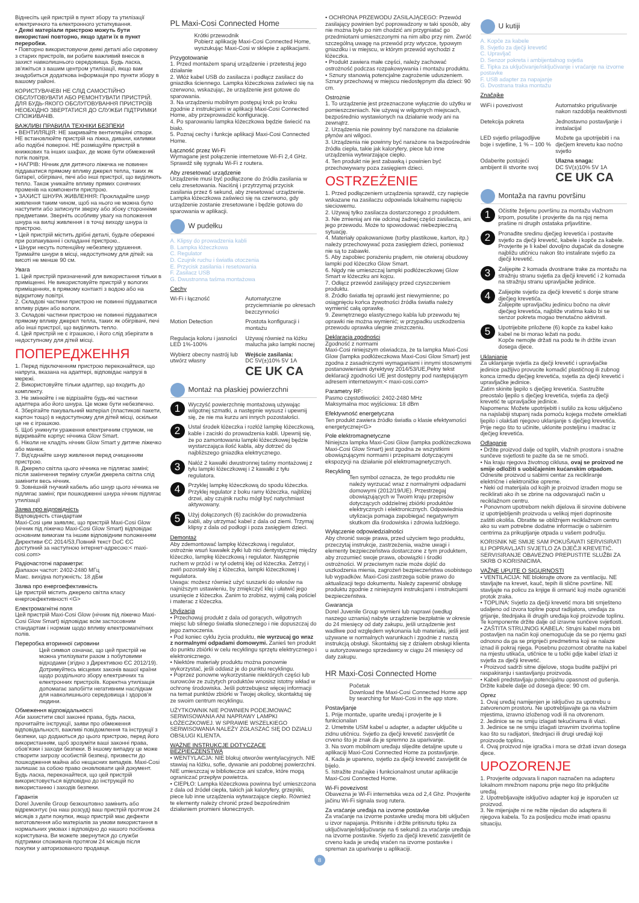Віднесіть цей пристрій в пункт збору та утилізації електричного та електронного устаткування.
• Деякі матеріали пристрою можуть бути використані повторно, якщо здати їх в пункт переробки.
• Повторно використовуючи деякі деталі або сировину з старих пристроїв, ви робите важливий внесок в захист навколишнього середовища. Будь ласка, зв'яжіться з вашим центром утилізації, якщо вам знадобиться додаткова інформація про пункти збору в вашому районі.
КОРИСТУВАЧЕВІ НЕ СЛІД САМОСТІЙНО ОБСЛУГОВУВАТИ АБО РЕМОНТУВАТИ ПРИСТРІЙ. ДЛЯ БУДЬ-ЯКОГО ОБСЛУГОВУВАННЯ ПРИСТРОЇВ НЕОБХІДНО ЗВЕРТАТИСЯ ДО СЛУЖБИ ПІДТРИМКИ СПОЖИВАЧІВ.
ВАЖЛИВІ ПРАВИЛА ТЕХНІКИ БЕЗПЕКИ
• ВЕНТИЛЯЦІЯ: НЕ закривайте вентиляційні отвори. НЕ встановлюйте пристрій на ліжка, дивани, килимки або подібні поверхні. НЕ розміщуйте пристрій в книжкових та інших шафах, де може бути обмежений потік повітря.
• НАГРІВ: Нічник для дитячого ліжечка не повинен піддаватися прямому впливу джерел тепла, таких як батареї, обігрівачі, печі або інші пристрої, що виділяють тепло. Також уникайте впливу прямих сонячних променів на компоненти пристрою.
• ЗАХИСТ ШНУРА ЖИВЛЕННЯ: Прокладайте шнур живлення таким чином, щоб на нього не можна було наступити або затиснути зверху або збоку сторонніми предметами. Зверніть особливу увагу на положення шнура на вилці живлення і в точці виходу шнура із пристрою.
• Цей пристрій містить дрібні деталі, будьте обережні при розпакуванні і складанні пристрою..
• Шнури несуть потенційну небезпеку удушення. Тримайте шнури в місці, недоступному для дітей: на висоті не менше 90 см.
Увага
1. Цей пристрій призначений для використання тільки в приміщенні. Не використовуйте пристрій у вологих приміщеннях, в прямому контакті з водою або на відкритому повітрі.
2. Складові частини пристрою не повинні піддаватися впливу рідин або вологи.
3. Складові частини пристрою не повинні піддаватися прямому впливу джерел тепла, таких як обігрівачі, печі або інші пристрої, що виділяють тепло.
4. Цей пристрій не є іграшкою, і його слід зберігати в недоступному для дітей місці.
ПОПЕРЕДЖЕННЯ
1. Перед підключенням пристрою переконайтеся, що напруга, вказана на адаптері, відповідає напрузі в мережі.
2. Використовуйте тільки адаптер, що входить до комплекту.
3. Не змінюйте і не відрізайте будь-які частини адаптера або його шнура. Це може бути небезпечно.
4. Зберігайте пакувальний матеріал (пластикові пакети, картон тощо) в недоступному для дітей місці, оскільки це не є іграшкою.
5. Щоб уникнути ураження електричним струмом, не відкривайте корпус нічника Glow Smart.
6. Ніколи не кладіть нічник Glow Smart у дитяче ліжечко або манеж.
7. Від'єднайте шнур живлення перед очищенням пристрою.
8. Джерело світла цього нічника не підлягає заміні; після закінчення терміну служби джерела світла слід замінити весь нічник.
9. Зовнішній гнучкий кабель або шнур цього нічника не підлягає заміні; при пошкодженні шнура нічник підлягає утилізації
Заява про відповідність
Відповідність стандартам
Maxi-Cosi цим заявляє, що пристрій Maxi-Cosi Glow (нічник під ліжечко Maxi-Cosi Glow Smart) відповідає основним вимогам та іншим відповідним положенням Директиви ЄС 2014/53,Повний текст DoC ЄС доступний за наступною інтернет-адресою:< maxi-cosi.com>
Радіочастотні параметри:
Діапазон частот: 2402-2480 МГц
Макс. вихідна потужність: 18 дБм
Заява про енергоефективність
Це пристрій містить джерело світла класу енергоефективності <G>
Електромагнітні поля
Цей пристрій Maxi-Cosi Glow (нічник під ліжечко Maxi-Cosi Glow Smart) відповідає всім застосовним стандартам і нормам щодо впливу електромагнітних полів.
Переробка вторинної сировини
Цей символ означає, що цей пристрій не можна утилізувати разом з побутовими відходами (згідно з Директивою ЄС 2012/19).
Дотримуйтесь місцевих законів вашої країни щодо роздільного збору електричних та електронних пристроїв. Коректна утилізація допомагає запобігти негативним наслідкам для навколишнього середовища і здоров'я людини.
Обмеження відповідальності
Аби захистити свої законні права, будь ласка, прочитайте інструкції, заяви про обмеження відповідальності, важливі повідомлення та інструкції з безпеки, що додаються до цього пристрою, перед його використанням, щоб зрозуміти ваші законні права, обов'язки і заходи безпеки. В іншому випадку це може створити загрозу особистій безпеці, призвести до пошкодження майна або нещасних випадків. Maxi-Cosi залишає за собою право оновлювати цей документ. Будь ласка, переконайтеся, що цей пристрій використовується відповідно до інструкцій по використанню і заходів безпеки.
Гарантія
Dorel Juvenile Group безкоштовно замінить або відремонтує (на наш розсуд) ваш пристрій протягом 24 місяців з дати покупки, якщо пристрій має дефекти виготовлення або матеріалів за умови використання в нормальних умовах і відповідно до нашого посібника користувача. Ви можете звернутися до служби підтримки споживачів протягом 24 місяців після покупки у авторизованого продавця.
PL Maxi-Cosi Connected Home
Krótki przewodnik
Pobierz aplikację Maxi-Cosi Connected Home, wyszukując Maxi-Cosi w sklepie z aplikacjami.
Przygotowanie
1. Przed montażem sparuj urządzenie i przetestuj jego działanie
2. Włóż kabel USB do zasilacza i podłącz zasilacz do gniazdka ściennego. Lampka łóżeczkowa zaświeci się na czerwono, wskazując, że urządzenie jest gotowe do sparowania.
3. Na urządzeniu mobilnym postępuj krok po kroku zgodnie z instrukcjami w aplikacji Maxi-Cosi Connected Home, aby przeprowadzić konfigurację.
4. Po sparowaniu lampka łóżeczkowa będzie świecić na biało.
5. Poznaj cechy i funkcje aplikacji Maxi-Cosi Connected Home.
Łączność przez Wi-Fi
Wymagane jest połączenie internetowe Wi-Fi 2,4 GHz. Sprawdź siłę sygnału Wi-Fi z routera.
Aby zresetować urządzenie
Urządzenie musi być podłączone do źródła zasilania w celu zresetowania. Naciśnij i przytrzymaj przycisk zasilania przez 6 sekund, aby zresetować urządzenie. Lampka łóżeczkowa zaświeci się na czerwono, gdy urządzenie zostanie zresetowane i będzie gotowa do sparowania w aplikacji.
W pudełku
A. Klipsy do prowadzenia kabli
B. Lampka łóżeczkowa
C. Regulator
D. Czujnik ruchu i światła otoczenia
E. Przycisk zasilania i resetowania
F. Zasilacz USB
G. Dwustronna taśma montażowa
Cechy
Wi-Fi i łączność
Automatyczne przyciemnianie po okresach bezczynności
Motion Detection
Prostota konfiguracji i montażu
Regulacja koloru i jasności LED 1%-100%
Używaj również na łóżku malucha jako lampki nocnej
Wybierz obecny nastrój lub utwórz własny
Wejście zasilania:
DC 5V(±)10% 5V 1A
CE UK CA
Montaż na płaskiej powierzchni
1
Wyczyść powierzchnię montażową używając wilgotnej szmatki, a następnie wysusz i upewnij się, że nie ma kurzu ani innych pozostałości.
2
Ustal środek łóżeczka i rozłóż lampkę łóżeczkową, kable i zaciski do prowadzenia kabli. Upewnij się, że po zamontowaniu lampki łóżeczkowej będzie wystarczająca ilość kabla, aby dotrzeć do najbliższego gniazdka elektrycznego.
3
Nałóż 2 kawałki dwustronnej taśmy montażowej z tyłu lampki łóżeczkowej i 2 kawałki z tyłu regulatora.
4
Przyklej lampkę łóżeczkową do spodu łóżeczka. Przyklej regulator z boku ramy łóżeczka, najbliżej drzwi, aby czujnik ruchu mógł być natychmiast aktywowany.
5
Użyj dołączonych (6) zacisków do prowadzenia kabli, aby utrzymać kabel z dala od ziemi. Trzymaj klipsy z dala od podłogi i poza zasięgiem dzieci.
Demontaż
Aby zdemontować lampkę łóżeczkową i regulator, ostrożnie wsuń kawałek żyłki lub nici dentystycznej między łóżeczko, lampkę łóżeczkową i regulator. Następnie ruchem w przód i w tył odetnij klej od łóżeczka. Zetrzyj i zwiń pozostały klej z łóżeczka, lampki łóżeczkowej i regulatora.
Uwaga: możesz również użyć suszarki do włosów na najniższym ustawieniu, by zmiękczyć klej i ułatwić jego usunięcie z łóżeczka. Zanim to zrobisz, wyjmij całą pościel i materac z łóżeczka.
Utylizacja
• Przechowuj produkt z dala od gorących, wilgotnych miejsc lub silnego światła słonecznego i nie dopuszczaj do jego zamoczenia.
• Pod koniec cyklu życia produktu, nie wyrzucaj go wraz z normalnymi odpadami domowymi. Zanieś ten produkt do punktu zbiórki w celu recyklingu sprzętu elektrycznego i elektronicznego.
• Niektóre materiały produktu można ponownie wykorzystać, jeśli oddasz je do punktu recyklingu.
• Poprzez ponowne wykorzystanie niektórych części lub surowców ze zużytych produktów wnosisz istotny wkład w ochronę środowiska. Jeśli potrzebujesz więcej informacji na temat punktów zbiórki w Twojej okolicy, skontaktuj się ze swoim centrum recyklingu.
UŻYTKOWNIK NIE POWINIEN PODEJMOWAĆ SERWISOWANIA ANI NAPRAWY LAMPKI ŁÓŻECZKOWEJ. W SPRAWIE WSZELKIEGO SERWISOWANIA NALEŻY ZGŁASZAĆ SIĘ DO DZIAŁU OBSŁUGI KLIENTA.
WAŻNE INSTRUKCJE DOTYCZĄCE BEZPIECZEŃSTWA
• WENTYLACJA: NIE blokuj otworów wentylacyjnych. NIE stawiaj na łóżku, sofie, dywanie ani podobnej powierzchni. NIE umieszczaj w biblioteczce ani szafce, które mogą ograniczać przepływ powietrza.
• CIEPŁO: Lampka łóżeczkowa powinna być umieszczona z dala od źródeł ciepła, takich jak kaloryfery, grzejniki, piece lub inne urządzenia wytwarzające ciepło. Również te elementy należy chronić przed bezpośrednim działaniem promieni słonecznych.
• OCHRONA PRZEWODU ZASILAJĄCEGO: Przewód zasilający powinien być poprowadzony w taki sposób, aby nie można było po nim chodzić ani przygniatać go przedmiotami umieszczonymi na nim albo przy nim. Zwróć szczególną uwagę na przewód przy wtyczce, typowym gniazdku i w miejscu, w którym przewód wychodzi z łóżeczka.
• Produkt zawiera małe części, należy zachować ostrożność podczas rozpakowywania i montażu produktu.
• Sznury stanowią potencjalne zagrożenie uduszeniem. Sznury przechowuj w miejscu niedostępnym dla dzieci: 90 cm.
Ostrożnie
1. To urządzenie jest przeznaczone wyłącznie do użytku w pomieszczeniach. Nie używaj w wilgotnych miejscach, bezpośrednio wystawionych na działanie wody ani na zewnątrz.
2. Urządzenia nie powinny być narażone na działanie płynów ani wilgoci.
3. Urządzenia nie powinny być narażone na bezpośrednie źródła ciepła, takie jak kaloryfery, piece lub inne urządzenia wytwarzające ciepło.
4. Ten produkt nie jest zabawką i powinien być przechowywany poza zasięgiem dzieci.
OSTRZEŻENIE
1. Przed podłączeniem urządzenia sprawdź, czy napięcie wskazane na zasilaczu odpowiada lokalnemu napięciu sieciowemu.
2. Używaj tylko zasilacza dostarczonego z produktem.
3. Nie zmieniaj ani nie odcinaj żadnej części zasilacza, ani jego przewodu. Może to spowodować niebezpieczną sytuację.
4. Materiały opakowaniowe (torby plastikowe, karton, itp.) należy przechowywać poza zasięgiem dzieci, ponieważ nie są to zabawki.
5. Aby zapobiec porażeniu prądem, nie otwieraj obudowy lampki pod łóżeczko Glow Smart.
6. Nigdy nie umieszczaj lampki podłóżeczkowej Glow Smart w łóżeczku ani kojcu.
7. Odłącz przewód zasilający przed czyszczeniem produktu.
8. Źródło światła tej oprawki jest niewymienne; po osiągnięciu końca żywotności źródła światła należy wymienić całą oprawkę.
9. Zewnętrznego elastycznego kabla lub przewodu tej oprawki nie można wymienić; w przypadku uszkodzenia przewodu oprawka ulegnie zniszczeniu.
Deklaracja zgodności
Zgodność z normami
Maxi-Cosi niniejszym oświadcza, że ta lampka Maxi-Cosi Glow (lampka podłóżeczkowa Maxi-Cosi Glow Smart) jest zgodna z zasadniczymi wymaganiami i innymi stosownymi postanowieniami dyrektywy 2014/53/UE,Pełny tekst deklaracji zgodności UE jest dostępny pod następującym adresem internetowym:< maxi-cosi.com>
Parametry RF:
Pasmo częstotliwości: 2402-2480 MHz
Maksymalna moc wyjściowa: 18 dBm
Efektywność energetyczna
Ten produkt zawiera źródło światła o klasie efektywności energetycznej<G>
Pole elektromagnetyczne
Niniejsza lampka Maxi-Cosi Glow (lampka podłóżeczkowa Maxi-Cosi Glow Smart) jest zgodna ze wszystkimi obowiązującymi normami i przepisami dotyczącymi ekspozycji na działanie pól elektromagnetycznych.
Recykling
Ten symbol oznacza, że tego produktu nie należy wyrzucać wraz z normalnymi odpadami domowymi (2012/19/UE). Przestrzegaj obowiązujących w Twoim kraju przepisów dotyczących oddzielnej zbiórki produktów elektrycznych i elektronicznych. Odpowiednia utylizacja pomaga zapobiegać negatywnym skutkom dla środowiska i zdrowia ludzkiego.
Wyłączenie odpowiedzialności
Aby chronić swoje prawa, przed użyciem tego produktu, przeczytaj instrukcje, zastrzeżenia, ważne uwagi i elementy bezpieczeństwa dostarczone z tym produktem, aby zrozumieć swoje prawa, obowiązki i środki ostrożności. W przeciwnym razie może dojść do uszkodzenia mienia, zagrożeń bezpieczeństwa osobistego lub wypadków. Maxi-Cosi zastrzega sobie prawo do aktualizacji tego dokumentu. Należy zapewnić obsługę produktu zgodnie z niniejszymi instrukcjami i instrukcjami bezpieczeństwa.
Gwarancja
Dorel Juvenile Group wymieni lub naprawi (według naszego uznania) nabyte urządzenie bezpłatnie w okresie do 24 miesięcy od daty zakupu, jeśli urządzenie jest wadliwe pod względem wykonania lub materiału, jeśli jest używane w normalnych warunkach i zgodnie z naszą instrukcją obsługi. Skontaktuj się z działem obsługi klienta u autoryzowanego sprzedawcy w ciągu 24 miesięcy od daty zakupu.
HR Maxi-Cosi Connected Home
Početak
Download the Maxi-Cosi Connected Home app by searching for Maxi-Cosi in the app store.
Postavljanje
1. Prije montaže, uparite uređaj i provjerite je li funkcionalan
2. Umetnite USM kabel u adapter, a adapter uključite u zidnu utičnicu. Svjetlo za dječji krevetić zasvijetlit će crveno što je znak da je spremno za uparivanje.
3. Na svom mobilnom uređaju slijedite detaljne upute u aplikaciji Maxi-Cosi Connected Home za postavljanje.
4. Kada je upareno, svjetlo za dječji krevetić zasvijetlit će bijelo.
5. Istražite značajke i funkcionalnost unutar aplikacije Maxi-Cosi Connected Home.
Wi-Fi povezivost
Obavezna je Wi-Fi internetska veza od 2,4 Ghz. Provjerite jačinu Wi-Fi signala svog rutera.
Za vraćanje uređaja na izvorne postavke
Za vraćanje na izvorne postavke uređaj mora biti uključen u izvor napajanja. Pritisnite i držite pritisnutu tipku za uključivanje/isključivanje na 6 sekundi za vraćanje uređaja na izvorne postavke. Svjetlo za dječji krevetić zasvijetlit će crveno kada je uređaj vraćen na izvorne postavke i spreman za uparivanje u aplikaciji.
U kutiji
A. Kopče za kabele
B. Svjetlo za dječji krevetić
C. Upravljač
D. Senzor pokreta i ambijentalnog svjetla
E. Tipka za uključivanje/isključivanje i vraćanje na izvorne postavke
F. USB adapter za napajanje
G. Dvostrana traka montažu
Značajke
WiFi i povezivost
Automatsko prigušivanje nakon razdoblja neaktivnosti
Detekcija pokreta
Jednostavno postavljanje i instalacijal
LED svjetlo prilagodljive boje i svjetline, 1 % – 100 %
Možete ga upotrijebiti i na dječjem krevetu kao noćno svjetlo
Odaberite postojeći ambijent ili stvorite svoj
Ulazna snaga:
DC 5V(±)10% 5V 1A
CE UK CA
Montaža na ravnu površinu
1
Očistite željenu površinu za montažu vlažnom krpom, posušite i provjerite da na njoj nema prašine ni drugih ostataka prljavštine.
2
Pronađite sredinu dječjeg krevetića i postavite svjetlo za dječji krevetić, kabele i kopče za kabele. Provjerite je li kabel dovoljno dugačak da dosegne najbližu utičnicu nakon što instalirate svjetlo za dječji krevetić.
3
Zalijepite 2 komada dvostrane trake za montažu na stražnju stranu svjetla za dječji krevetić i 2 komada na stražnju stranu upravljačke jedinice.
4
Zalijepite svjetlo za dječji krevetić s donje strane dječjeg krevetića.
Zalijepite upravljačku jedinicu bočno na okvir dječjeg krevetića, najbliže vratima kako bi se senzor pokreta mogao trenutačno aktivirati.
5
Upotrijebite priložene (6) kopče za kabel kako kabel ne bi morao ležati na podu.
Kopče nemojte držati na podu te ih držite izvan dosega djece.
Uklanjanje
Za uklanjanje svjetla za dječji krevetić i upravljačke jedinice pažljivo provucite komadić plastičnog ili zubnog konca između dječjeg krevetića, svjetla za dječji krevetić i upravljačke jedinice.
Zatim skinite ljepilo s dječjeg krevetića. Sastružite preostalo ljepilo s dječjeg krevetića, svjetla za dječji krevetić te upravljačke jedinice.
Napomena: Možete upotrijebiti i sušilo za kosu uključeno na najslabiji stupanj rada pomoću kojega možete omekšati ljepilo i olakšati njegovo uklanjanje s dječjeg krevetića. Prije nego što to učinite, uklonite posteljinu i madrac iz dječjeg krevetića.
Odlaganje
• Držite proizvod dalje od toplih, vlažnih prostora i snažne sunčeve svjetlosti te pazite da se ne smoči.
• Na kraju njegova životnog ciklusa, ovaj se proizvod ne smije odložiti s uobičajenim kućanskim otpadom. Odnesite proizvod u sabirni centar za recikliranje električne i elektroničke opreme.
• Neki od materijala od kojih je proizvod izrađen mogu se reciklirati ako ih se zbrine na odgovarajući način u reciklažnom centru.
• Ponovnom upotrebom nekih dijelova ili sirovine dobivene iz upotrijebljenih proizvoda u velikoj mjeri doprinosite zaštiti okoliša. Obratite se obližnjem reciklažnom centru ako su vam potrebne dodatne informacije o sabirnim centrima za prikupljanje otpada u vašem području.
KORISNIK NE SMIJE SAM POKUŠAVATI SERVISIRATI ILI POPRAVLJATI SVJETLO ZA DJEČJI KREVETIĆ. SERVISIRANJE OBAVEZNO PREPUSTITE SLUŽBI ZA SKRB O KORISNICIMA.
VAŽNE UPUTE O SIGURNOSTI
• VENTILACIJA: NE blokirajte otvore za ventilaciju. NE stavljajte na krevet, kauč, tepih ili slične površine. NE stavljajte na policu za knjige ili ormarić koji može ograničiti protok zraka.
• TOPLINA: Svjetlo za dječji krevetić mora biti smješteno udaljeno od izvora topline poput radijatora, uređaja za grijanje, štednjaka ili drugih uređaja koji proizvode toplinu. Te komponente držite dalje od izravne sunčeve svjetlosti.
• ZAŠTITA STRUJNOG KABELA: Strujni kabel mora biti postavljen na način koji onemogućuje da se po njemu gazi odnosno da ga se prignječi predmetima koji se nalaze iznad ili pokraj njega. Posebnu pozornost obratite na kabel na mjestu utikača, utičnice te u točki gdje kabel izlazi iz svjetla za dječji krevetić.
• Proizvod sadrži sitne dijelove, stoga budite pažljivi pri raspakiranju i sastavljanju proizvoda.
• Kabeli predstavljaju potencijalnu opasnost od gušenja. Držite kabele dalje od dosega djece: 90 cm.
Oprez
1. Ovaj uređaj namijenjen je isključivo za upotrebu u zatvorenom prostoru. Ne upotrebljavajte ga na vlažnim mjestima, izravno izloženog vodi ili na otvorenom.
2. Jedinice se ne smiju izlagati tekućinama ili vlazi.
3. Jedinice se ne smiju izlagati izravnim izvorima topline kao što su radijatori, štednjaci ili drugi uređaji koji proizvode toplinu.
4. Ovaj proizvod nije igračka i mora se držati izvan dosega djece.
UPOZORENJE
1. Provjerite odgovara li napon naznačen na adapteru lokalnom mrežnom naponu prije nego što priključite uređaj.
2. Upotrebljavajte isključivo adapter koji je isporučen uz proizvod.
3. Ne mijenjajte ni ne režite nijedan dio adaptera ili njegova kabela. To za posljedicu može imati opasnu situaciju.
8